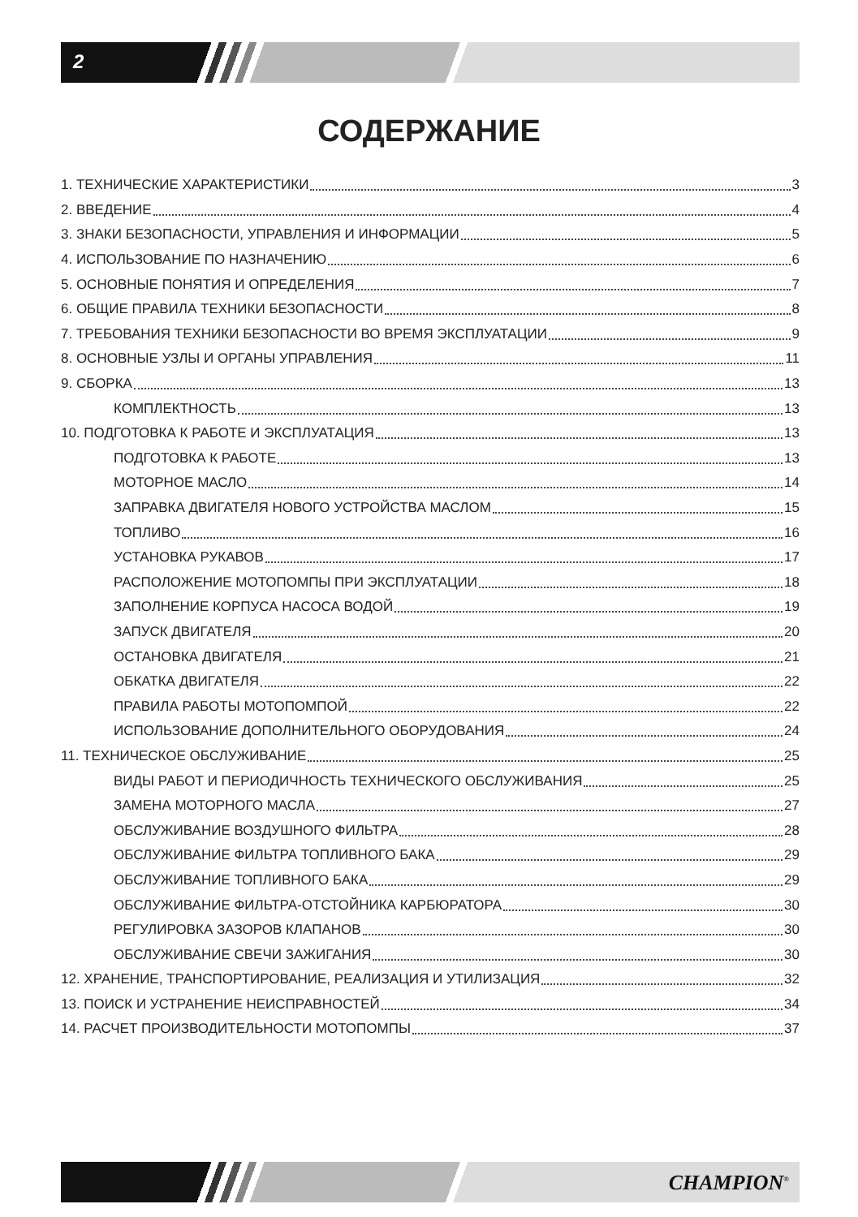2
СОДЕРЖАНИЕ
1. ТЕХНИЧЕСКИЕ ХАРАКТЕРИСТИКИ 3
2. ВВЕДЕНИЕ 4
3. ЗНАКИ БЕЗОПАСНОСТИ, УПРАВЛЕНИЯ И ИНФОРМАЦИИ 5
4. ИСПОЛЬЗОВАНИЕ ПО НАЗНАЧЕНИЮ 6
5. ОСНОВНЫЕ ПОНЯТИЯ И ОПРЕДЕЛЕНИЯ 7
6. ОБЩИЕ ПРАВИЛА ТЕХНИКИ БЕЗОПАСНОСТИ 8
7. ТРЕБОВАНИЯ ТЕХНИКИ БЕЗОПАСНОСТИ ВО ВРЕМЯ ЭКСПЛУАТАЦИИ 9
8. ОСНОВНЫЕ УЗЛЫ И ОРГАНЫ УПРАВЛЕНИЯ 11
9. СБОРКА 13
КОМПЛЕКТНОСТЬ 13
10. ПОДГОТОВКА К РАБОТЕ И ЭКСПЛУАТАЦИЯ 13
ПОДГОТОВКА К РАБОТЕ 13
МОТОРНОЕ МАСЛО 14
ЗАПРАВКА ДВИГАТЕЛЯ НОВОГО УСТРОЙСТВА МАСЛОМ 15
ТОПЛИВО 16
УСТАНОВКА РУКАВОВ 17
РАСПОЛОЖЕНИЕ МОТОПОМПЫ ПРИ ЭКСПЛУАТАЦИИ 18
ЗАПОЛНЕНИЕ КОРПУСА НАСОСА ВОДОЙ 19
ЗАПУСК ДВИГАТЕЛЯ 20
ОСТАНОВКА ДВИГАТЕЛЯ 21
ОБКАТКА ДВИГАТЕЛЯ 22
ПРАВИЛА РАБОТЫ МОТОПОМПОЙ 22
ИСПОЛЬЗОВАНИЕ ДОПОЛНИТЕЛЬНОГО ОБОРУДОВАНИЯ 24
11. ТЕХНИЧЕСКОЕ ОБСЛУЖИВАНИЕ 25
ВИДЫ РАБОТ И ПЕРИОДИЧНОСТЬ ТЕХНИЧЕСКОГО ОБСЛУЖИВАНИЯ 25
ЗАМЕНА МОТОРНОГО МАСЛА 27
ОБСЛУЖИВАНИЕ ВОЗДУШНОГО ФИЛЬТРА 28
ОБСЛУЖИВАНИЕ ФИЛЬТРА ТОПЛИВНОГО БАКА 29
ОБСЛУЖИВАНИЕ ТОПЛИВНОГО БАКА 29
ОБСЛУЖИВАНИЕ ФИЛЬТРА-ОТСТОЙНИКА КАРБЮРАТОРА 30
РЕГУЛИРОВКА ЗАЗОРОВ КЛАПАНОВ 30
ОБСЛУЖИВАНИЕ СВЕЧИ ЗАЖИГАНИЯ 30
12. ХРАНЕНИЕ, ТРАНСПОРТИРОВАНИЕ, РЕАЛИЗАЦИЯ И УТИЛИЗАЦИЯ 32
13. ПОИСК И УСТРАНЕНИЕ НЕИСПРАВНОСТЕЙ 34
14. РАСЧЕТ ПРОИЗВОДИТЕЛЬНОСТИ МОТОПОМПЫ 37
CHAMPION<sup>®</sup>